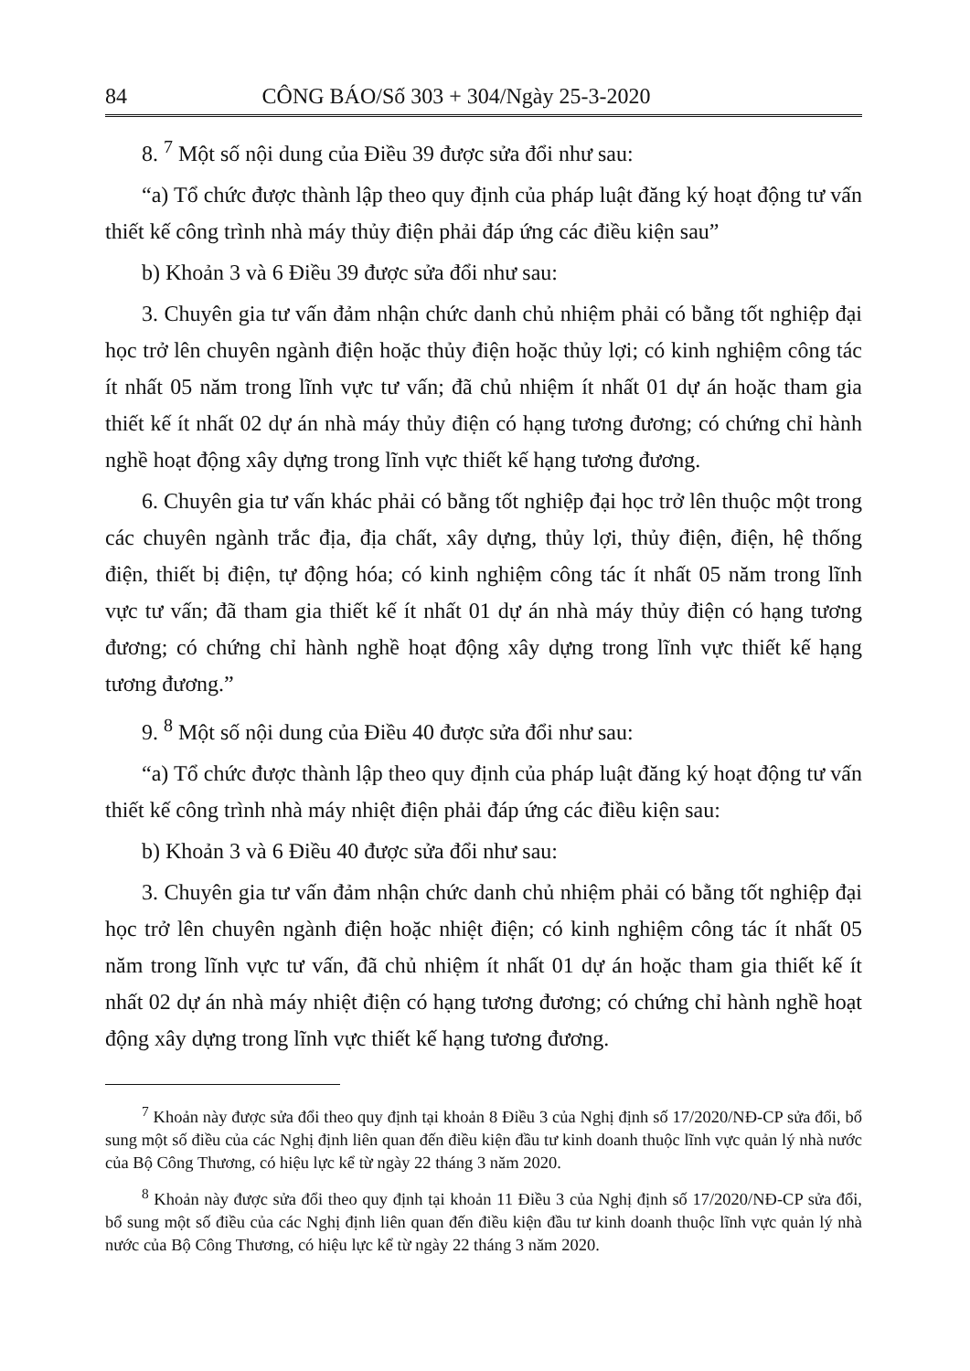84 CÔNG BÁO/Số 303 + 304/Ngày 25-3-2020
8. <sup>7</sup> Một số nội dung của Điều 39 được sửa đổi như sau:
“a) Tổ chức được thành lập theo quy định của pháp luật đăng ký hoạt động tư vấn thiết kế công trình nhà máy thủy điện phải đáp ứng các điều kiện sau”
b) Khoản 3 và 6 Điều 39 được sửa đổi như sau:
3. Chuyên gia tư vấn đảm nhận chức danh chủ nhiệm phải có bằng tốt nghiệp đại học trở lên chuyên ngành điện hoặc thủy điện hoặc thủy lợi; có kinh nghiệm công tác ít nhất 05 năm trong lĩnh vực tư vấn; đã chủ nhiệm ít nhất 01 dự án hoặc tham gia thiết kế ít nhất 02 dự án nhà máy thủy điện có hạng tương đương; có chứng chỉ hành nghề hoạt động xây dựng trong lĩnh vực thiết kế hạng tương đương.
6. Chuyên gia tư vấn khác phải có bằng tốt nghiệp đại học trở lên thuộc một trong các chuyên ngành trắc địa, địa chất, xây dựng, thủy lợi, thủy điện, điện, hệ thống điện, thiết bị điện, tự động hóa; có kinh nghiệm công tác ít nhất 05 năm trong lĩnh vực tư vấn; đã tham gia thiết kế ít nhất 01 dự án nhà máy thủy điện có hạng tương đương; có chứng chỉ hành nghề hoạt động xây dựng trong lĩnh vực thiết kế hạng tương đương.”
9. <sup>8</sup> Một số nội dung của Điều 40 được sửa đổi như sau:
“a) Tổ chức được thành lập theo quy định của pháp luật đăng ký hoạt động tư vấn thiết kế công trình nhà máy nhiệt điện phải đáp ứng các điều kiện sau:
b) Khoản 3 và 6 Điều 40 được sửa đổi như sau:
3. Chuyên gia tư vấn đảm nhận chức danh chủ nhiệm phải có bằng tốt nghiệp đại học trở lên chuyên ngành điện hoặc nhiệt điện; có kinh nghiệm công tác ít nhất 05 năm trong lĩnh vực tư vấn, đã chủ nhiệm ít nhất 01 dự án hoặc tham gia thiết kế ít nhất 02 dự án nhà máy nhiệt điện có hạng tương đương; có chứng chỉ hành nghề hoạt động xây dựng trong lĩnh vực thiết kế hạng tương đương.
<sup>7</sup> Khoản này được sửa đổi theo quy định tại khoản 8 Điều 3 của Nghị định số 17/2020/NĐ-CP sửa đổi, bổ sung một số điều của các Nghị định liên quan đến điều kiện đầu tư kinh doanh thuộc lĩnh vực quản lý nhà nước của Bộ Công Thương, có hiệu lực kể từ ngày 22 tháng 3 năm 2020.
<sup>8</sup> Khoản này được sửa đổi theo quy định tại khoản 11 Điều 3 của Nghị định số 17/2020/NĐ-CP sửa đổi, bổ sung một số điều của các Nghị định liên quan đến điều kiện đầu tư kinh doanh thuộc lĩnh vực quản lý nhà nước của Bộ Công Thương, có hiệu lực kể từ ngày 22 tháng 3 năm 2020.